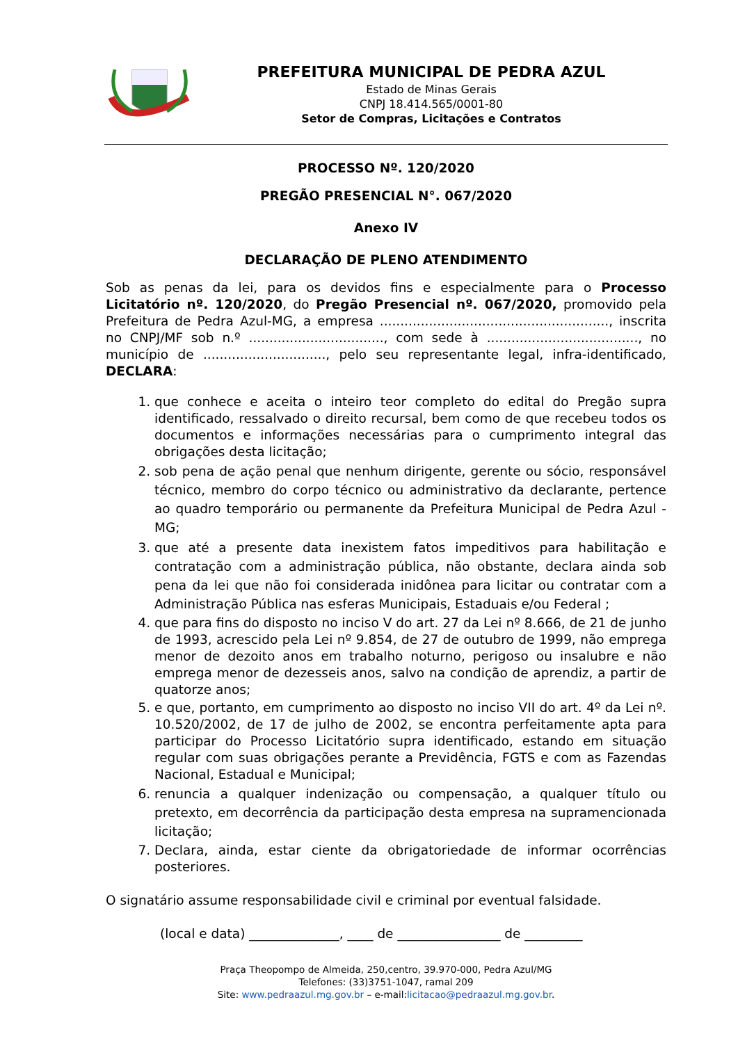PREFEITURA MUNICIPAL DE PEDRA AZUL
Estado de Minas Gerais
CNPJ 18.414.565/0001-80
Setor de Compras, Licitações e Contratos
PROCESSO Nº. 120/2020
PREGÃO PRESENCIAL N°. 067/2020
Anexo IV
DECLARAÇÃO DE PLENO ATENDIMENTO
Sob as penas da lei, para os devidos fins e especialmente para o Processo Licitatório nº. 120/2020, do Pregão Presencial nº. 067/2020, promovido pela Prefeitura de Pedra Azul-MG, a empresa ........................................................, inscrita no CNPJ/MF sob n.º ................................., com sede à ....................................., no município de .............................., pelo seu representante legal, infra-identificado, DECLARA:
1. que conhece e aceita o inteiro teor completo do edital do Pregão supra identificado, ressalvado o direito recursal, bem como de que recebeu todos os documentos e informações necessárias para o cumprimento integral das obrigações desta licitação;
2. sob pena de ação penal que nenhum dirigente, gerente ou sócio, responsável técnico, membro do corpo técnico ou administrativo da declarante, pertence ao quadro temporário ou permanente da Prefeitura Municipal de Pedra Azul - MG;
3. que até a presente data inexistem fatos impeditivos para habilitação e contratação com a administração pública, não obstante, declara ainda sob pena da lei que não foi considerada inidônea para licitar ou contratar com a Administração Pública nas esferas Municipais, Estaduais e/ou Federal ;
4. que para fins do disposto no inciso V do art. 27 da Lei nº 8.666, de 21 de junho de 1993, acrescido pela Lei nº 9.854, de 27 de outubro de 1999, não emprega menor de dezoito anos em trabalho noturno, perigoso ou insalubre e não emprega menor de dezesseis anos, salvo na condição de aprendiz, a partir de quatorze anos;
5. e que, portanto, em cumprimento ao disposto no inciso VII do art. 4º da Lei nº. 10.520/2002, de 17 de julho de 2002, se encontra perfeitamente apta para participar do Processo Licitatório supra identificado, estando em situação regular com suas obrigações perante a Previdência, FGTS e com as Fazendas Nacional, Estadual e Municipal;
6. renuncia a qualquer indenização ou compensação, a qualquer título ou pretexto, em decorrência da participação desta empresa na supramencionada licitação;
7. Declara, ainda, estar ciente da obrigatoriedade de informar ocorrências posteriores.
O signatário assume responsabilidade civil e criminal por eventual falsidade.
(local e data) ______________, ____ de ________________ de _________
Praça Theopompo de Almeida, 250,centro, 39.970-000, Pedra Azul/MG
Telefones: (33)3751-1047, ramal 209
Site: www.pedraazul.mg.gov.br – e-mail:licitacao@pedraazul.mg.gov.br.